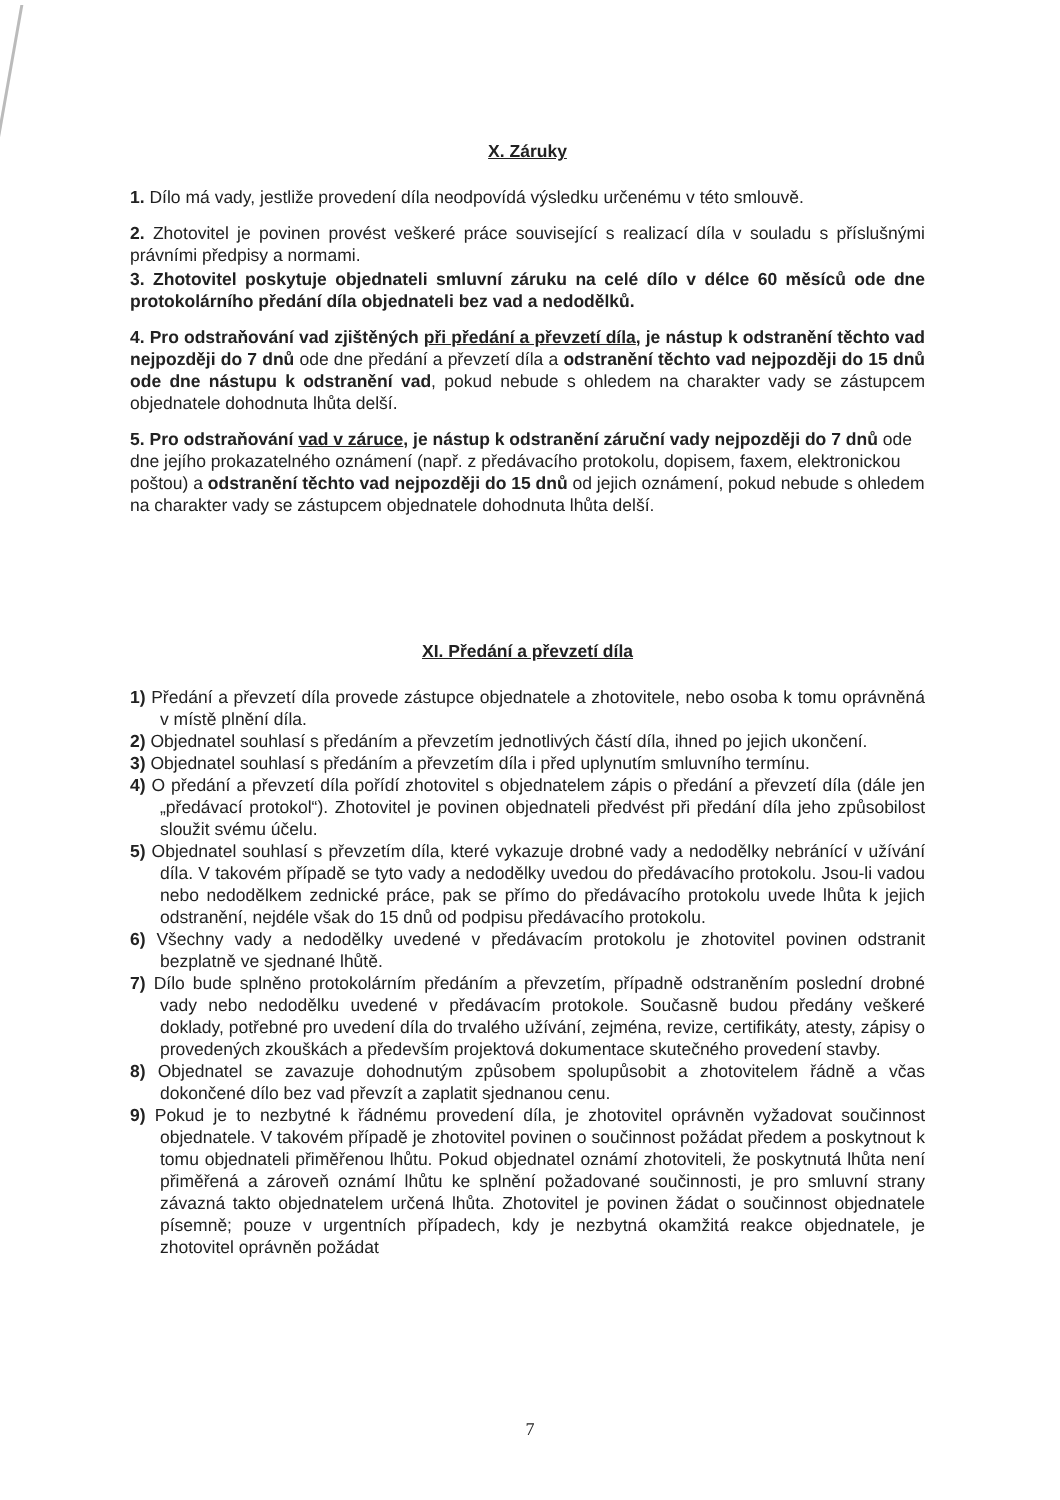X. Záruky
1. Dílo má vady, jestliže provedení díla neodpovídá výsledku určenému v této smlouvě.
2. Zhotovitel je povinen provést veškeré práce související s realizací díla v souladu s příslušnými právními předpisy a normami.
3. Zhotovitel poskytuje objednateli smluvní záruku na celé dílo v délce 60 měsíců ode dne protokolárního předání díla objednateli bez vad a nedodělků.
4. Pro odstraňování vad zjištěných při předání a převzetí díla, je nástup k odstranění těchto vad nejpozději do 7 dnů ode dne předání a převzetí díla a odstranění těchto vad nejpozději do 15 dnů ode dne nástupu k odstranění vad, pokud nebude s ohledem na charakter vady se zástupcem objednatele dohodnuta lhůta delší.
5. Pro odstraňování vad v záruce, je nástup k odstranění záruční vady nejpozději do 7 dnů ode dne jejího prokazatelného oznámení (např. z předávacího protokolu, dopisem, faxem, elektronickou poštou) a odstranění těchto vad nejpozději do 15 dnů od jejich oznámení, pokud nebude s ohledem na charakter vady se zástupcem objednatele dohodnuta lhůta delší.
XI. Předání a převzetí díla
1) Předání a převzetí díla provede zástupce objednatele a zhotovitele, nebo osoba k tomu oprávněná v místě plnění díla.
2) Objednatel souhlasí s předáním a převzetím jednotlivých částí díla, ihned po jejich ukončení.
3) Objednatel souhlasí s předáním a převzetím díla i před uplynutím smluvního termínu.
4) O předání a převzetí díla pořídí zhotovitel s objednatelem zápis o předání a převzetí díla (dále jen „předávací protokol“). Zhotovitel je povinen objednateli předvést při předání díla jeho způsobilost sloužit svému účelu.
5) Objednatel souhlasí s převzetím díla, které vykazuje drobné vady a nedodělky nebránící v užívání díla. V takovém případě se tyto vady a nedodělky uvedou do předávacího protokolu. Jsou-li vadou nebo nedodělkem zednické práce, pak se přímo do předávacího protokolu uvede lhůta k jejich odstranění, nejdéle však do 15 dnů od podpisu předávacího protokolu.
6) Všechny vady a nedodělky uvedené v předávacím protokolu je zhotovitel povinen odstranit bezplatně ve sjednané lhůtě.
7) Dílo bude splněno protokolárním předáním a převzetím, případně odstraněním poslední drobné vady nebo nedodělku uvedené v předávacím protokole. Současně budou předány veškeré doklady, potřebné pro uvedení díla do trvalého užívání, zejména, revize, certifikáty, atesty, zápisy o provedených zkouškách a především projektová dokumentace skutečného provedení stavby.
8) Objednatel se zavazuje dohodnutým způsobem spolupůsobit a zhotovitelem řádně a včas dokončené dílo bez vad převzít a zaplatit sjednanou cenu.
9) Pokud je to nezbytné k řádnému provedení díla, je zhotovitel oprávněn vyžadovat součinnost objednatele. V takovém případě je zhotovitel povinen o součinnost požádat předem a poskytnout k tomu objednateli přiměřenou lhůtu. Pokud objednatel oznámí zhotoviteli, že poskytnutá lhůta není přiměřená a zároveň oznámí lhůtu ke splnění požadované součinnosti, je pro smluvní strany závazná takto objednatelem určená lhůta. Zhotovitel je povinen žádat o součinnost objednatele písemně; pouze v urgentních případech, kdy je nezbytná okamžitá reakce objednatele, je zhotovitel oprávněn požádat
7